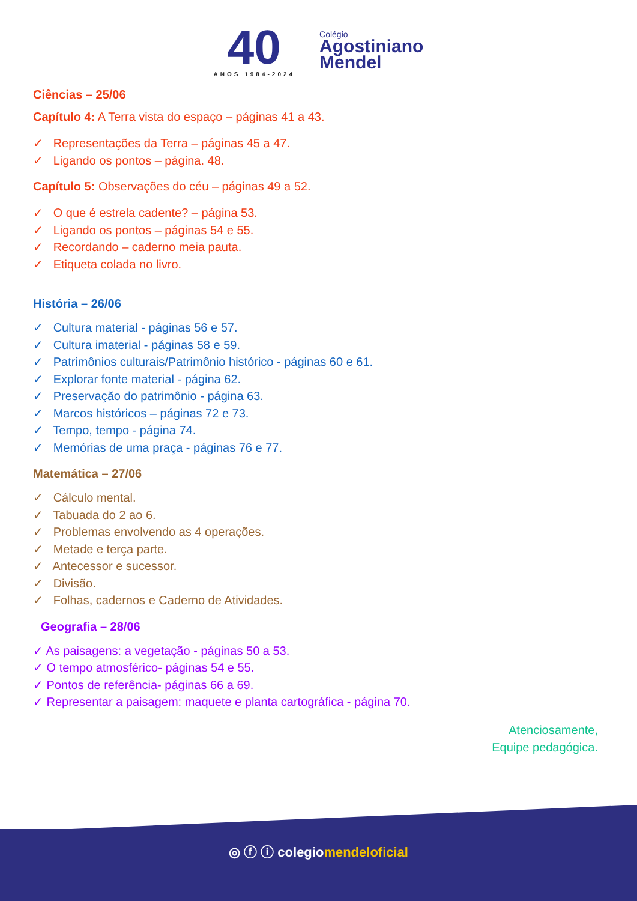40
ANOS 1984-2024
Colégio
Agostiniano
Mendel
Ciências – 25/06
Capítulo 4: A Terra vista do espaço – páginas 41 a 43.
✓ Representações da Terra – páginas 45 a 47.
✓ Ligando os pontos – página. 48.
Capítulo 5: Observações do céu – páginas 49 a 52.
✓ O que é estrela cadente? – página 53.
✓ Ligando os pontos – páginas 54 e 55.
✓ Recordando – caderno meia pauta.
✓ Etiqueta colada no livro.
História – 26/06
✓ Cultura material - páginas 56 e 57.
✓ Cultura imaterial - páginas 58 e 59.
✓ Patrimônios culturais/Patrimônio histórico - páginas 60 e 61.
✓ Explorar fonte material - página 62.
✓ Preservação do patrimônio - página 63.
✓ Marcos históricos – páginas 72 e 73.
✓ Tempo, tempo - página 74.
✓ Memórias de uma praça - páginas 76 e 77.
Matemática – 27/06
✓ Cálculo mental.
✓ Tabuada do 2 ao 6.
✓ Problemas envolvendo as 4 operações.
✓ Metade e terça parte.
✓ Antecessor e sucessor.
✓ Divisão.
✓ Folhas, cadernos e Caderno de Atividades.
Geografia – 28/06
✓ As paisagens: a vegetação - páginas 50 a 53.
✓ O tempo atmosférico- páginas 54 e 55.
✓ Pontos de referência- páginas 66 a 69.
✓ Representar a paisagem: maquete e planta cartográfica - página 70.
Atenciosamente,
Equipe pedagógica.
◎ ⓕ ⓘ colegiomendeloficial